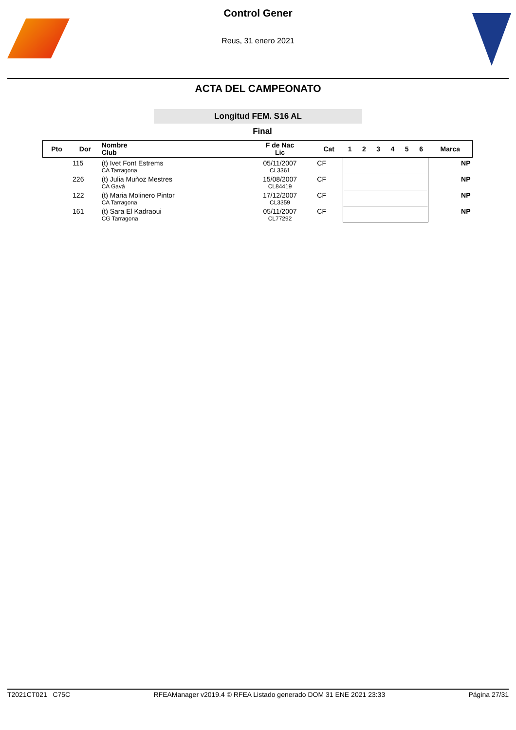Control Gener
Reus, 31 enero 2021
ACTA DEL CAMPEONATO
Longitud FEM. S16 AL
Final
| Pto | Dor | Nombre Club | F de Nac Lic | Cat | 1 | 2 | 3 | 4 | 5 | 6 | Marca |
| --- | --- | --- | --- | --- | --- | --- | --- | --- | --- | --- | --- |
| | 115 | (t) Ivet Font Estrems CA Tarragona | 05/11/2007 CL3361 | CF | | | | | | | NP |
| | 226 | (t) Julia Muñoz Mestres CA Gavà | 15/08/2007 CL84419 | CF | | | | | | | NP |
| | 122 | (t) Maria Molinero Pintor CA Tarragona | 17/12/2007 CL3359 | CF | | | | | | | NP |
| | 161 | (t) Sara El Kadraoui CG Tarragona | 05/11/2007 CL77292 | CF | | | | | | | NP |
T2021CT021 C75C RFEAManager v2019.4 © RFEA Listado generado DOM 31 ENE 2021 23:33 Página 27/31